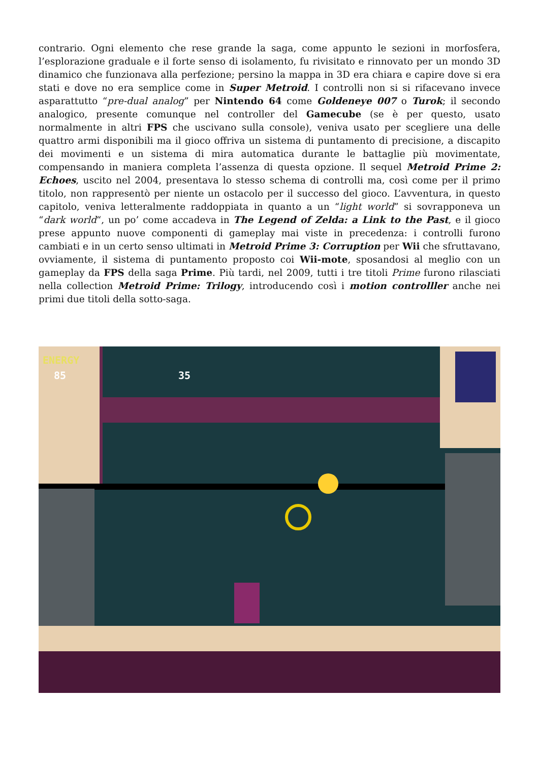contrario. Ogni elemento che rese grande la saga, come appunto le sezioni in morfosfera, l’esplorazione graduale e il forte senso di isolamento, fu rivisitato e rinnovato per un mondo 3D dinamico che funzionava alla perfezione; persino la mappa in 3D era chiara e capire dove si era stati e dove no era semplice come in Super Metroid. I controlli non si si rifacevano invece asparattutto “pre-dual analog” per Nintendo 64 come Goldeneye 007 o Turok; il secondo analogico, presente comunque nel controller del Gamecube (se è per questo, usato normalmente in altri FPS che uscivano sulla console), veniva usato per scegliere una delle quattro armi disponibili ma il gioco offriva un sistema di puntamento di precisione, a discapito dei movimenti e un sistema di mira automatica durante le battaglie più movimentate, compensando in maniera completa l’assenza di questa opzione. Il sequel Metroid Prime 2: Echoes, uscito nel 2004, presentava lo stesso schema di controlli ma, così come per il primo titolo, non rappresentò per niente un ostacolo per il successo del gioco. L’avventura, in questo capitolo, veniva letteralmente raddoppiata in quanto a un “light world” si sovrapponeva un “dark world“, un po’ come accadeva in The Legend of Zelda: a Link to the Past, e il gioco prese appunto nuove componenti di gameplay mai viste in precedenza: i controlli furono cambiati e in un certo senso ultimati in Metroid Prime 3: Corruption per Wii che sfruttavano, ovviamente, il sistema di puntamento proposto coi Wii-mote, sposandosi al meglio con un gameplay da FPS della saga Prime. Più tardi, nel 2009, tutti i tre titoli Prime furono rilasciati nella collection Metroid Prime: Trilogy, introducendo così i motion controlller anche nei primi due titoli della sotto-saga.
ENERGY
85 35